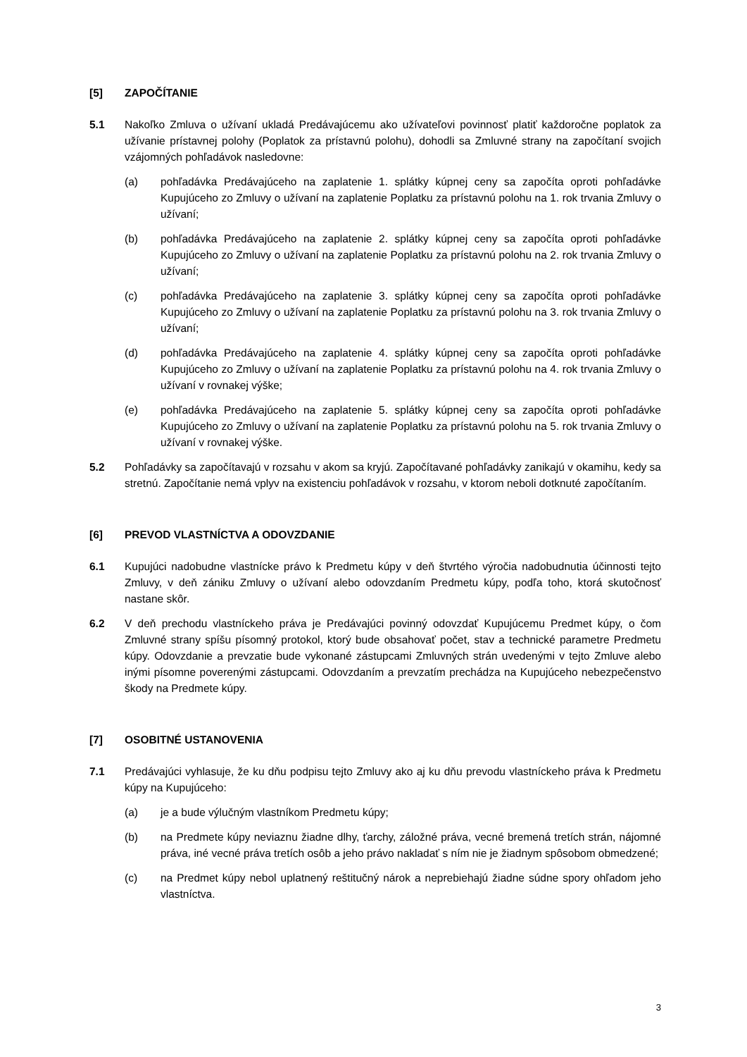[5] ZAPOČÍTANIE
5.1 Nakoľko Zmluva o užívaní ukladá Predávajúcemu ako užívateľovi povinnosť platiť každoročne poplatok za užívanie prístavnej polohy (Poplatok za prístavnú polohu), dohodli sa Zmluvné strany na započítaní svojich vzájomných pohľadávok nasledovne:
(a) pohľadávka Predávajúceho na zaplatenie 1. splátky kúpnej ceny sa započíta oproti pohľadávke Kupujúceho zo Zmluvy o užívaní na zaplatenie Poplatku za prístavnú polohu na 1. rok trvania Zmluvy o užívaní;
(b) pohľadávka Predávajúceho na zaplatenie 2. splátky kúpnej ceny sa započíta oproti pohľadávke Kupujúceho zo Zmluvy o užívaní na zaplatenie Poplatku za prístavnú polohu na 2. rok trvania Zmluvy o užívaní;
(c) pohľadávka Predávajúceho na zaplatenie 3. splátky kúpnej ceny sa započíta oproti pohľadávke Kupujúceho zo Zmluvy o užívaní na zaplatenie Poplatku za prístavnú polohu na 3. rok trvania Zmluvy o užívaní;
(d) pohľadávka Predávajúceho na zaplatenie 4. splátky kúpnej ceny sa započíta oproti pohľadávke Kupujúceho zo Zmluvy o užívaní na zaplatenie Poplatku za prístavnú polohu na 4. rok trvania Zmluvy o užívaní v rovnakej výške;
(e) pohľadávka Predávajúceho na zaplatenie 5. splátky kúpnej ceny sa započíta oproti pohľadávke Kupujúceho zo Zmluvy o užívaní na zaplatenie Poplatku za prístavnú polohu na 5. rok trvania Zmluvy o užívaní v rovnakej výške.
5.2 Pohľadávky sa započítavajú v rozsahu v akom sa kryjú. Započítavané pohľadávky zanikajú v okamihu, kedy sa stretnú. Započítanie nemá vplyv na existenciu pohľadávok v rozsahu, v ktorom neboli dotknuté započítaním.
[6] PREVOD VLASTNÍCTVA A ODOVZDANIE
6.1 Kupujúci nadobudne vlastnícke právo k Predmetu kúpy v deň štvrtého výročia nadobudnutia účinnosti tejto Zmluvy, v deň zániku Zmluvy o užívaní alebo odovzdaním Predmetu kúpy, podľa toho, ktorá skutočnosť nastane skôr.
6.2 V deň prechodu vlastníckeho práva je Predávajúci povinný odovzdať Kupujúcemu Predmet kúpy, o čom Zmluvné strany spíšu písomný protokol, ktorý bude obsahovať počet, stav a technické parametre Predmetu kúpy. Odovzdanie a prevzatie bude vykonané zástupcami Zmluvných strán uvedenými v tejto Zmluve alebo inými písomne poverenými zástupcami. Odovzdaním a prevzatím prechádza na Kupujúceho nebezpečenstvo škody na Predmete kúpy.
[7] OSOBITNÉ USTANOVENIA
7.1 Predávajúci vyhlasuje, že ku dňu podpisu tejto Zmluvy ako aj ku dňu prevodu vlastníckeho práva k Predmetu kúpy na Kupujúceho:
(a) je a bude výlučným vlastníkom Predmetu kúpy;
(b) na Predmete kúpy neviaznu žiadne dlhy, ťarchy, záložné práva, vecné bremená tretích strán, nájomné práva, iné vecné práva tretích osôb a jeho právo nakladať s ním nie je žiadnym spôsobom obmedzené;
(c) na Predmet kúpy nebol uplatnený reštitučný nárok a neprebiehajú žiadne súdne spory ohľadom jeho vlastníctva.
3